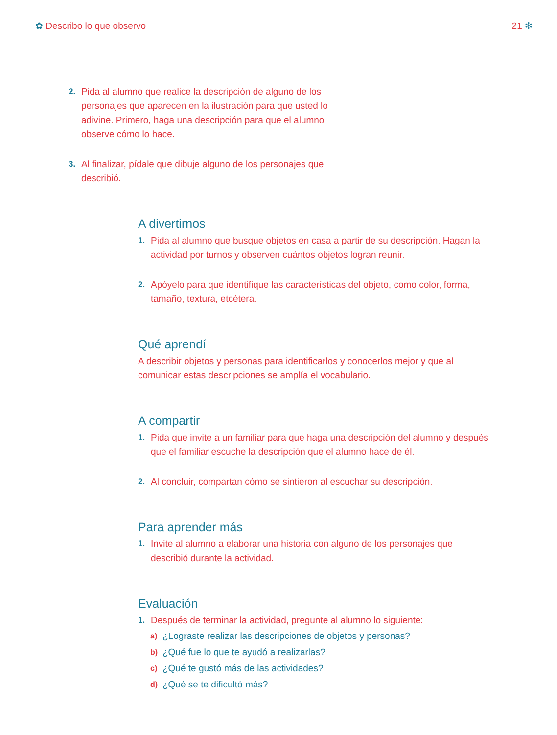✿ Describo lo que observo 21 ✻
2. Pida al alumno que realice la descripción de alguno de los personajes que aparecen en la ilustración para que usted lo adivine. Primero, haga una descripción para que el alumno observe cómo lo hace.
3. Al finalizar, pídale que dibuje alguno de los personajes que describió.
A divertirnos
1. Pida al alumno que busque objetos en casa a partir de su descripción. Hagan la actividad por turnos y observen cuántos objetos logran reunir.
2. Apóyelo para que identifique las características del objeto, como color, forma, tamaño, textura, etcétera.
Qué aprendí
A describir objetos y personas para identificarlos y conocerlos mejor y que al comunicar estas descripciones se amplía el vocabulario.
A compartir
1. Pida que invite a un familiar para que haga una descripción del alumno y después que el familiar escuche la descripción que el alumno hace de él.
2. Al concluir, compartan cómo se sintieron al escuchar su descripción.
Para aprender más
1. Invite al alumno a elaborar una historia con alguno de los personajes que describió durante la actividad.
Evaluación
1. Después de terminar la actividad, pregunte al alumno lo siguiente:
a) ¿Lograste realizar las descripciones de objetos y personas?
b) ¿Qué fue lo que te ayudó a realizarlas?
c) ¿Qué te gustó más de las actividades?
d) ¿Qué se te dificultó más?